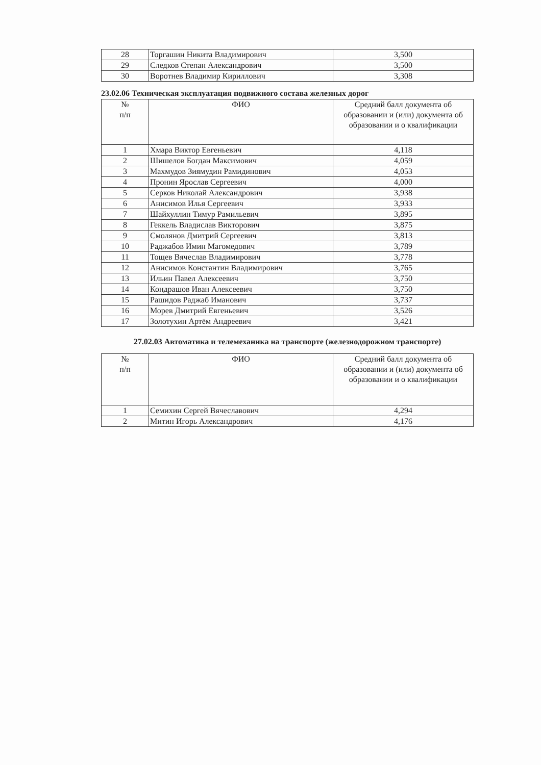| 28 | Торгашин Никита Владимирович | 3,500 |
| 29 | Следков Степан Александрович | 3,500 |
| 30 | Воротнев Владимир Кириллович | 3,308 |
23.02.06 Техническая эксплуатация подвижного состава железных дорог
| № п/п | ФИО | Средний балл документа об образовании и (или) документа об образовании и о квалификации |
| --- | --- | --- |
| 1 | Хмара Виктор Евгеньевич | 4,118 |
| 2 | Шишелов Богдан Максимович | 4,059 |
| 3 | Махмудов Зиямудин Рамидинович | 4,053 |
| 4 | Пронин Ярослав Сергеевич | 4,000 |
| 5 | Серков Николай Александрович | 3,938 |
| 6 | Анисимов Илья Сергеевич | 3,933 |
| 7 | Шайхуллин Тимур Рамильевич | 3,895 |
| 8 | Геккель Владислав Викторович | 3,875 |
| 9 | Смолянов Дмитрий Сергеевич | 3,813 |
| 10 | Раджабов Имин Магомедович | 3,789 |
| 11 | Тощев Вячеслав Владимирович | 3,778 |
| 12 | Анисимов Константин Владимирович | 3,765 |
| 13 | Ильин Павел Алексеевич | 3,750 |
| 14 | Кондрашов Иван Алексеевич | 3,750 |
| 15 | Рашидов Раджаб Иманович | 3,737 |
| 16 | Морев Дмитрий Евгеньевич | 3,526 |
| 17 | Золотухин Артём Андреевич | 3,421 |
27.02.03 Автоматика и телемеханика на транспорте (железнодорожном транспорте)
| № п/п | ФИО | Средний балл документа об образовании и (или) документа об образовании и о квалификации |
| --- | --- | --- |
| 1 | Семихин Сергей Вячеславович | 4,294 |
| 2 | Митин Игорь Александрович | 4,176 |